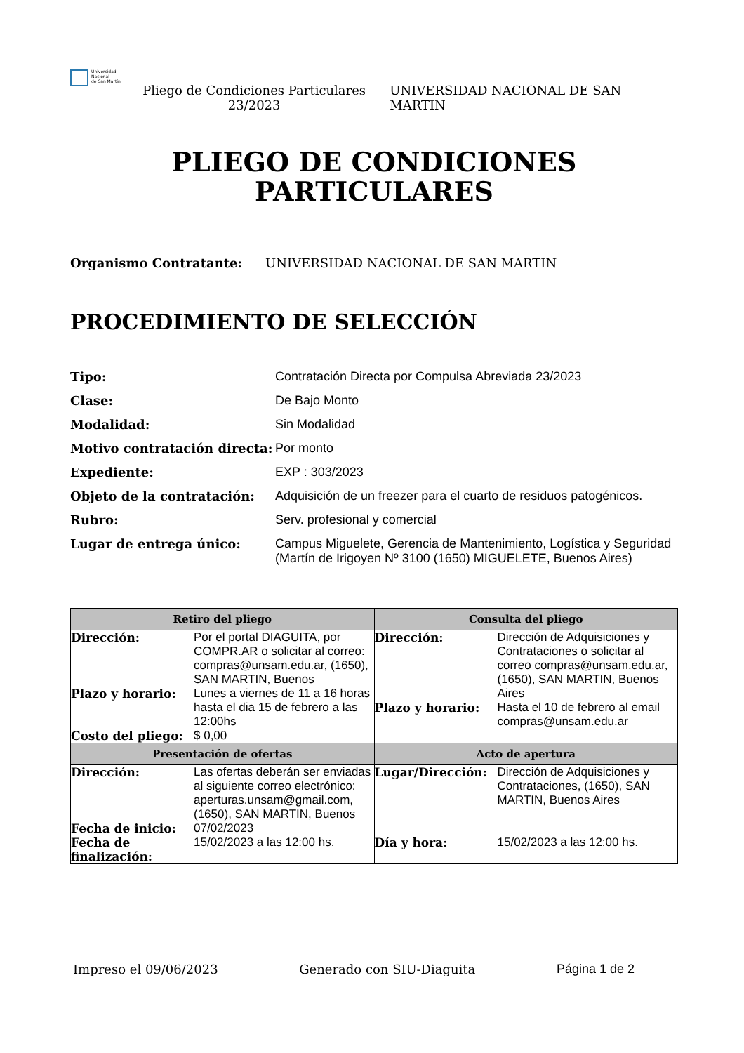Universidad
Nacional
de San Martín
Pliego de Condiciones Particulares 23/2023
UNIVERSIDAD NACIONAL DE SAN MARTIN
PLIEGO DE CONDICIONES
PARTICULARES
Organismo Contratante: UNIVERSIDAD NACIONAL DE SAN MARTIN
PROCEDIMIENTO DE SELECCIÓN
Tipo: Contratación Directa por Compulsa Abreviada 23/2023 Clase: De Bajo Monto Modalidad: Sin Modalidad Motivo contratación directa: Por monto Expediente: EXP : 303/2023 Objeto de la contratación: Adquisición de un freezer para el cuarto de residuos patogénicos. Rubro: Serv. profesional y comercial Lugar de entrega único: Campus Miguelete, Gerencia de Mantenimiento, Logística y Seguridad (Martín de Irigoyen Nº 3100 (1650) MIGUELETE, Buenos Aires)
| Retiro del pliego | Consulta del pliego |
| --- | --- |
| Dirección: Por el portal DIAGUITA, por COMPR.AR o solicitar al correo: compras@unsam.edu.ar, (1650), SAN MARTIN, Buenos Plazo y horario: Lunes a viernes de 11 a 16 horas hasta el dia 15 de febrero a las 12:00hs Costo del pliego: $ 0,00 | Dirección: Dirección de Adquisiciones y Contrataciones o solicitar al correo compras@unsam.edu.ar, (1650), SAN MARTIN, Buenos Aires Plazo y horario: Hasta el 10 de febrero al email compras@unsam.edu.ar |
| Presentación de ofertas | Acto de apertura |
| Dirección: Las ofertas deberán ser enviadas al siguiente correo electrónico: aperturas.unsam@gmail.com, (1650), SAN MARTIN, Buenos Fecha de inicio: 07/02/2023 Fecha de finalización: 15/02/2023 a las 12:00 hs. | Lugar/Dirección: Dirección de Adquisiciones y Contrataciones, (1650), SAN MARTIN, Buenos Aires Día y hora: 15/02/2023 a las 12:00 hs. |
Impreso el 09/06/2023 Generado con SIU-Diaguita Página 1 de 2